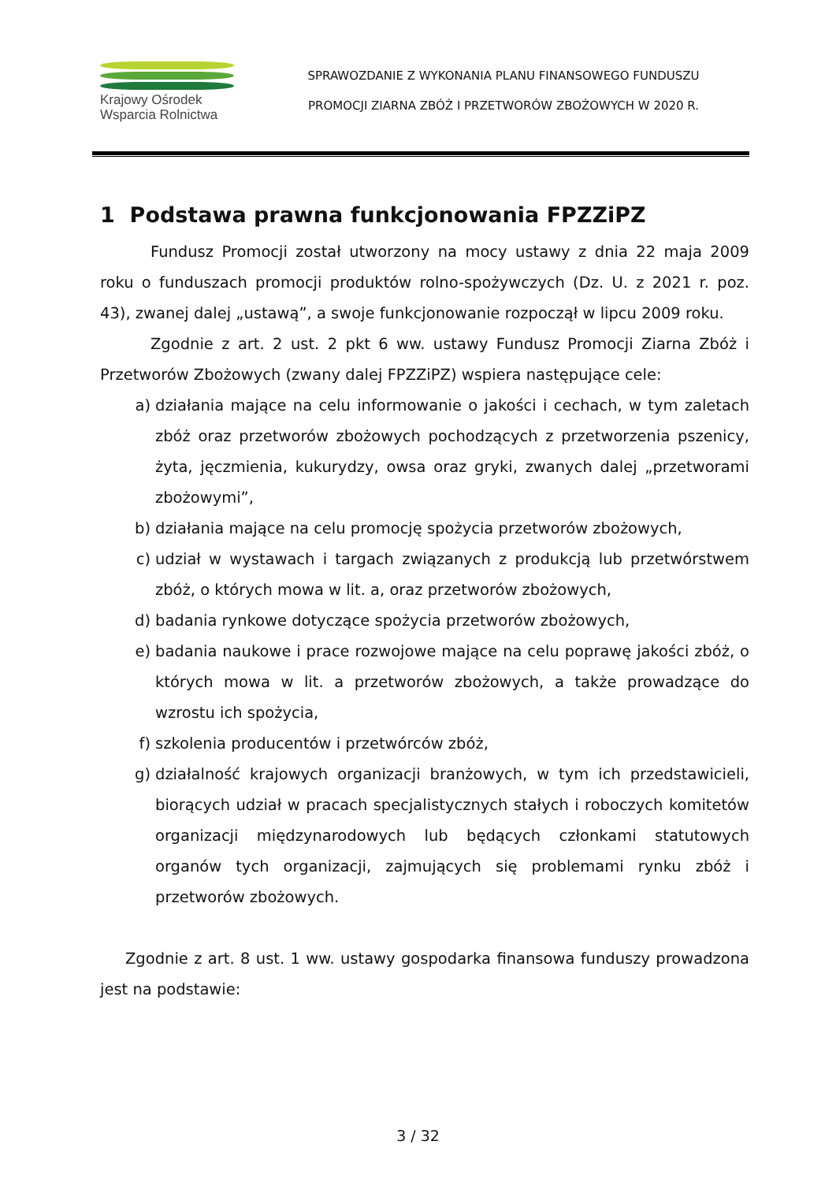Krajowy Ośrodek
Wsparcia Rolnictwa
SPRAWOZDANIE Z WYKONANIA PLANU FINANSOWEGO FUNDUSZU
PROMOCJI ZIARNA ZBÓŻ I PRZETWORÓW ZBOŻOWYCH W 2020 R.
1 Podstawa prawna funkcjonowania FPZZiPZ
Fundusz Promocji został utworzony na mocy ustawy z dnia 22 maja 2009 roku o funduszach promocji produktów rolno-spożywczych (Dz. U. z 2021 r. poz. 43), zwanej dalej „ustawą”, a swoje funkcjonowanie rozpoczął w lipcu 2009 roku.
Zgodnie z art. 2 ust. 2 pkt 6 ww. ustawy Fundusz Promocji Ziarna Zbóż i Przetworów Zbożowych (zwany dalej FPZZiPZ) wspiera następujące cele:
a) działania mające na celu informowanie o jakości i cechach, w tym zaletach zbóż oraz przetworów zbożowych pochodzących z przetworzenia pszenicy, żyta, jęczmienia, kukurydzy, owsa oraz gryki, zwanych dalej „przetworami zbożowymi”,
b) działania mające na celu promocję spożycia przetworów zbożowych,
c) udział w wystawach i targach związanych z produkcją lub przetwórstwem zbóż, o których mowa w lit. a, oraz przetworów zbożowych,
d) badania rynkowe dotyczące spożycia przetworów zbożowych,
e) badania naukowe i prace rozwojowe mające na celu poprawę jakości zbóż, o których mowa w lit. a przetworów zbożowych, a także prowadzące do wzrostu ich spożycia,
f) szkolenia producentów i przetwórców zbóż,
g) działalność krajowych organizacji branżowych, w tym ich przedstawicieli, biorących udział w pracach specjalistycznych stałych i roboczych komitetów organizacji międzynarodowych lub będących członkami statutowych organów tych organizacji, zajmujących się problemami rynku zbóż i przetworów zbożowych.
Zgodnie z art. 8 ust. 1 ww. ustawy gospodarka finansowa funduszy prowadzona jest na podstawie:
3 / 32